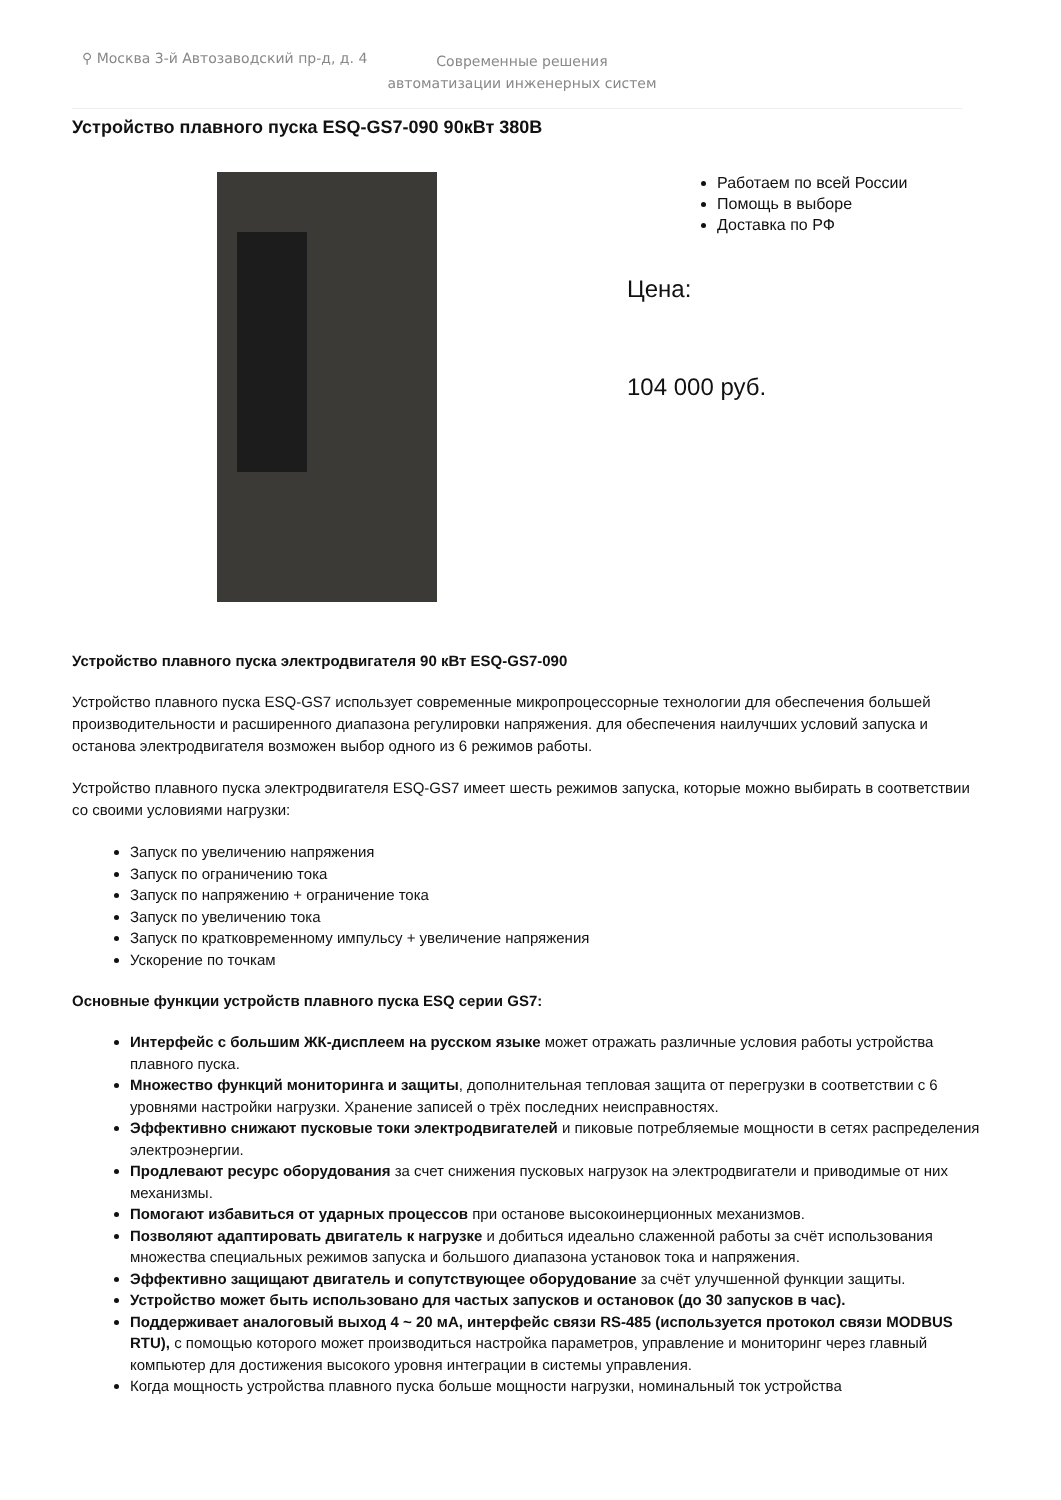⚲ Москва 3-й Автозаводский пр-д, д. 4
Современные решения
автоматизации инженерных систем
Устройство плавного пуска ESQ-GS7-090 90кВт 380В
Работаем по всей России
Помощь в выборе
Доставка по РФ
Цена:
104 000 руб.
Устройство плавного пуска электродвигателя 90 кВт ESQ-GS7-090
Устройство плавного пуска ESQ-GS7 использует современные микропроцессорные технологии для обеспечения большей производительности и расширенного диапазона регулировки напряжения. для обеспечения наилучших условий запуска и останова электродвигателя возможен выбор одного из 6 режимов работы.
Устройство плавного пуска электродвигателя ESQ-GS7 имеет шесть режимов запуска, которые можно выбирать в соответствии со своими условиями нагрузки:
Запуск по увеличению напряжения
Запуск по ограничению тока
Запуск по напряжению + ограничение тока
Запуск по увеличению тока
Запуск по кратковременному импульсу + увеличение напряжения
Ускорение по точкам
Основные функции устройств плавного пуска ESQ серии GS7:
Интерфейс с большим ЖК-дисплеем на русском языке может отражать различные условия работы устройства плавного пуска.
Множество функций мониторинга и защиты, дополнительная тепловая защита от перегрузки в соответствии с 6 уровнями настройки нагрузки. Хранение записей о трёх последних неисправностях.
Эффективно снижают пусковые токи электродвигателей и пиковые потребляемые мощности в сетях распределения электроэнергии.
Продлевают ресурс оборудования за счет снижения пусковых нагрузок на электродвигатели и приводимые от них механизмы.
Помогают избавиться от ударных процессов при останове высокоинерционных механизмов.
Позволяют адаптировать двигатель к нагрузке и добиться идеально слаженной работы за счёт использования множества специальных режимов запуска и большого диапазона установок тока и напряжения.
Эффективно защищают двигатель и сопутствующее оборудование за счёт улучшенной функции защиты.
Устройство может быть использовано для частых запусков и остановок (до 30 запусков в час).
Поддерживает аналоговый выход 4 ~ 20 мА, интерфейс связи RS-485 (используется протокол связи MODBUS RTU), с помощью которого может производиться настройка параметров, управление и мониторинг через главный компьютер для достижения высокого уровня интеграции в системы управления.
Когда мощность устройства плавного пуска больше мощности нагрузки, номинальный ток устройства